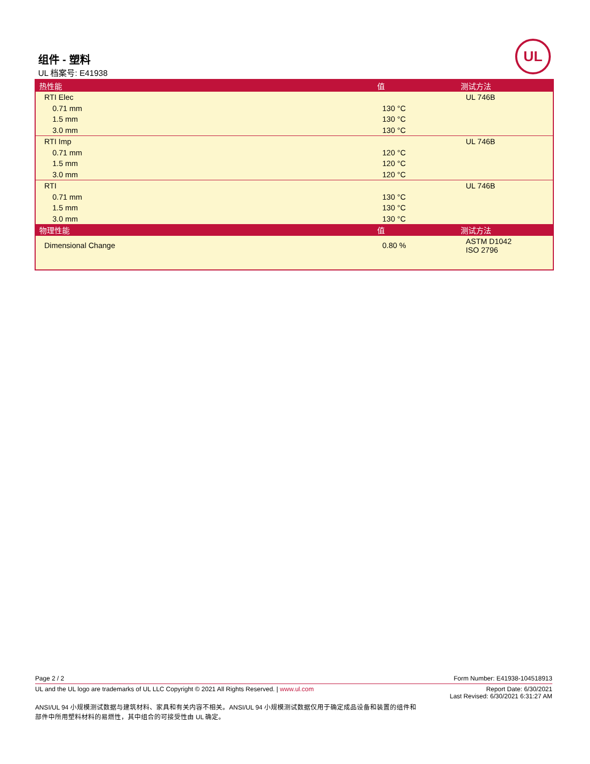组件 - 塑料
UL 档案号: E41938
UL
| 热性能 | 值 | 测试方法 |
| --- | --- | --- |
| RTI Elec | | UL 746B |
| 0.71 mm | 130 °C | |
| 1.5 mm | 130 °C | |
| 3.0 mm | 130 °C | |
| RTI Imp | | UL 746B |
| 0.71 mm | 120 °C | |
| 1.5 mm | 120 °C | |
| 3.0 mm | 120 °C | |
| RTI | | UL 746B |
| 0.71 mm | 130 °C | |
| 1.5 mm | 130 °C | |
| 3.0 mm | 130 °C | |
| 物理性能 | 值 | 测试方法 |
| Dimensional Change | 0.80 % | ASTM D1042 ISO 2796 |
Page 2 / 2 Form Number: E41938-104518913
UL and the UL logo are trademarks of UL LLC Copyright © 2021 All Rights Reserved. | www.ul.com Report Date: 6/30/2021
Last Revised: 6/30/2021 6:31:27 AM
ANSI/UL 94 小规模测试数据与建筑材料、家具和有关内容不相关。ANSI/UL 94 小规模测试数据仅用于确定成品设备和装置的组件和部件中所用塑料材料的易燃性，其中组合的可接受性由 UL 确定。